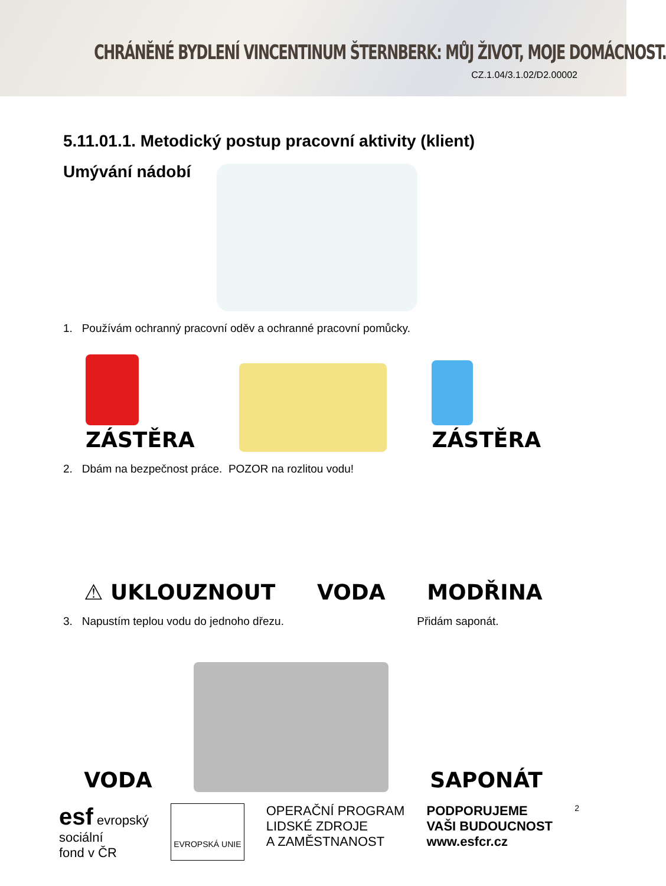CHRÁNĚNÉ BYDLENÍ VINCENTINUM ŠTERNBERK: MŮJ ŽIVOT, MOJE DOMÁCNOST.
CZ.1.04/3.1.02/D2.00002
5.11.01.1. Metodický postup pracovní aktivity (klient)
Umývání nádobí
1. Používám ochranný pracovní oděv a ochranné pracovní pomůcky.
ZÁSTĚRA
ZÁSTĚRA
2. Dbám na bezpečnost práce. POZOR na rozlitou vodu!
⚠ UKLOUZNOUT
VODA
MODŘINA
3. Napustím teplou vodu do jednoho dřezu. Přidám saponát.
VODA
SAPONÁT
esf evropský
sociální
fond v ČR
EVROPSKÁ UNIE
OPERAČNÍ PROGRAM
LIDSKÉ ZDROJE
A ZAMĚSTNANOST
PODPORUJEME
VAŠI BUDOUCNOST
www.esfcr.cz
2